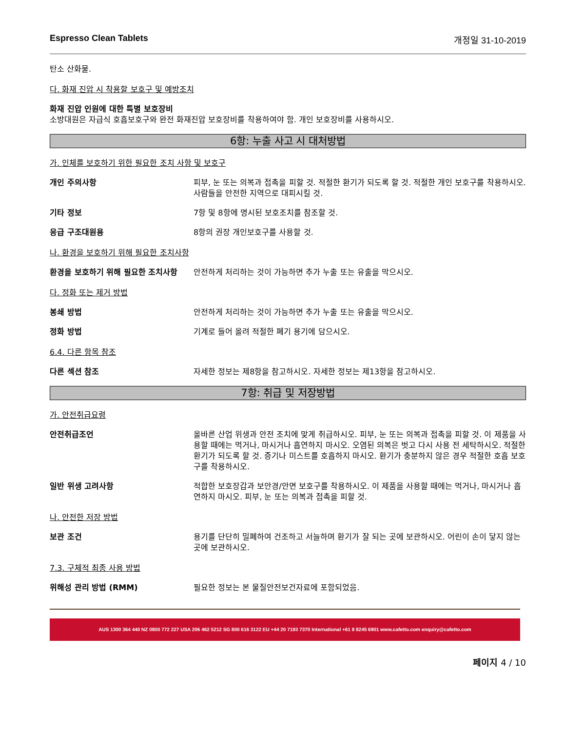Espresso Clean Tablets 개정일 31-10-2019
탄소 산화물.
다. 화재 진압 시 착용할 보호구 및 예방조치
화재 진압 인원에 대한 특별 보호장비
소방대원은 자급식 호흡보호구와 완전 화재진압 보호장비를 착용하여야 함. 개인 보호장비를 사용하시오.
6항: 누출 사고 시 대처방법
가. 인체를 보호하기 위한 필요한 조치 사항 및 보호구
개인 주의사항 피부, 눈 또는 의복과 접촉을 피할 것. 적절한 환기가 되도록 할 것. 적절한 개인 보호구를 착용하시오. 사람들을 안전한 지역으로 대피시킬 것.
기타 정보 7항 및 8항에 명시된 보호조치를 참조할 것.
응급 구조대원용 8항의 권장 개인보호구를 사용할 것.
나. 환경을 보호하기 위해 필요한 조치사항
환경을 보호하기 위해 필요한 조치사항 안전하게 처리하는 것이 가능하면 추가 누출 또는 유출을 막으시오.
다. 정화 또는 제거 방법
봉쇄 방법 안전하게 처리하는 것이 가능하면 추가 누출 또는 유출을 막으시오.
정화 방법 기계로 들어 올려 적절한 폐기 용기에 담으시오.
6.4. 다른 항목 참조
다른 섹션 참조 자세한 정보는 제8항을 참고하시오. 자세한 정보는 제13항을 참고하시오.
7항: 취급 및 저장방법
가. 안전취급요령
안전취급조언 올바른 산업 위생과 안전 조치에 맞게 취급하시오. 피부, 눈 또는 의복과 접촉을 피할 것. 이 제품을 사용할 때에는 먹거나, 마시거나 흡연하지 마시오. 오염된 의복은 벗고 다시 사용 전 세탁하시오. 적절한 환기가 되도록 할 것. 증기나 미스트를 호흡하지 마시오. 환기가 충분하지 않은 경우 적절한 호흡 보호구를 착용하시오.
일반 위생 고려사항 적합한 보호장갑과 보안경/안면 보호구를 착용하시오. 이 제품을 사용할 때에는 먹거나, 마시거나 흡연하지 마시오. 피부, 눈 또는 의복과 접촉을 피할 것.
나. 안전한 저장 방법
보관 조건 용기를 단단히 밀폐하여 건조하고 서늘하며 환기가 잘 되는 곳에 보관하시오. 어린이 손이 닿지 않는 곳에 보관하시오.
7.3. 구체적 최종 사용 방법
위해성 관리 방법 (RMM) 필요한 정보는 본 물질안전보건자료에 포함되었음.
AUS 1300 364 440 NZ 0800 772 227 USA 206 462 5212 SG 800 616 3122 EU +44 20 7193 7370 International +61 8 8245 6901 www.cafetto.com enquiry@cafetto.com
페이지 4 / 10